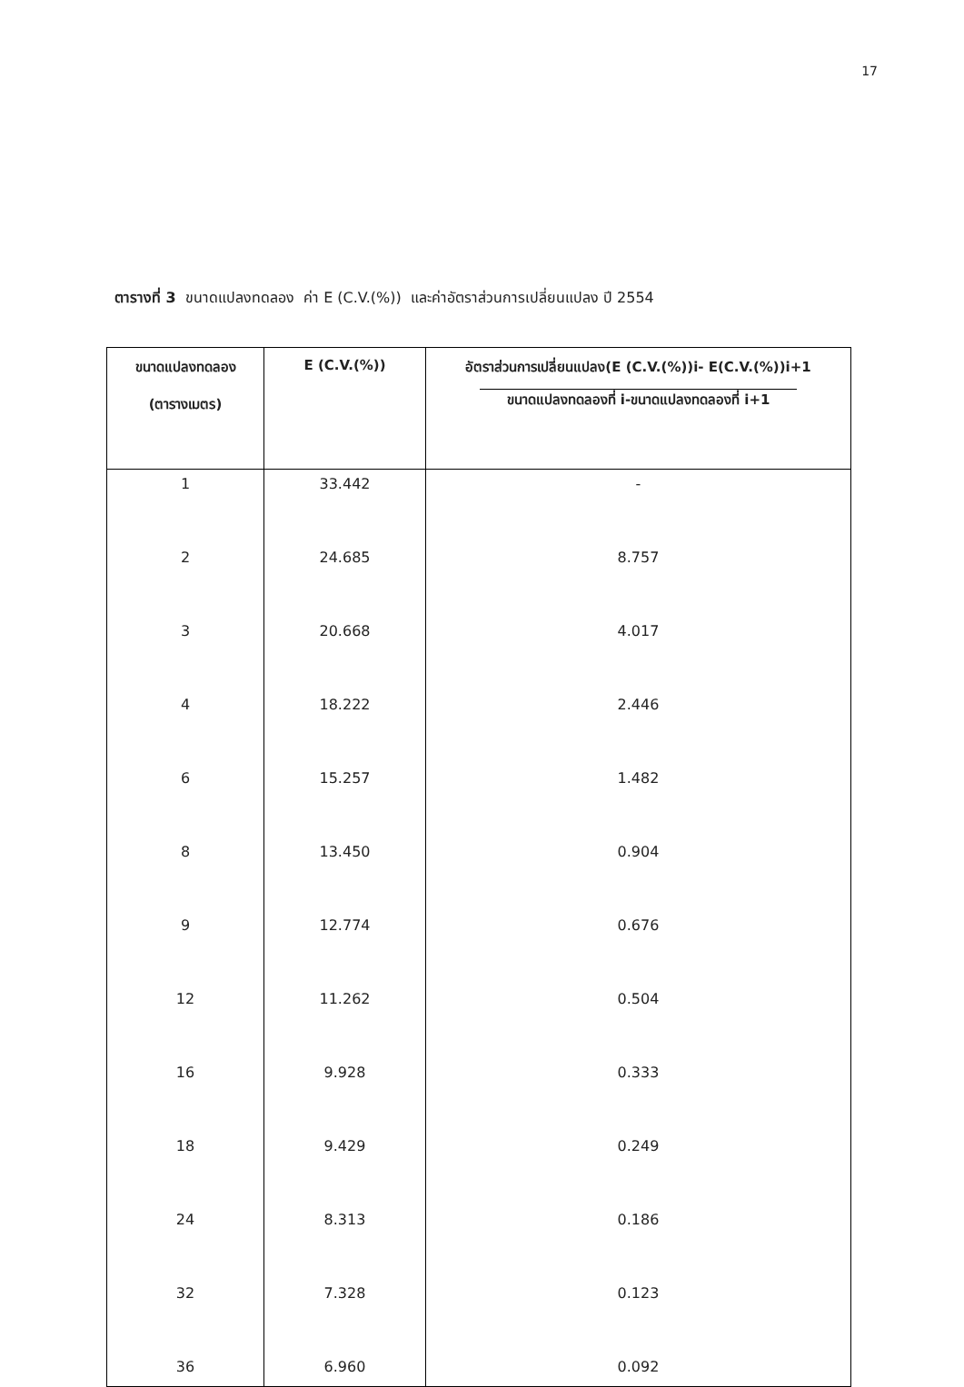17
ตารางที่ 3 ขนาดแปลงทดลอง ค่า E (C.V.(%)) และค่าอัตราส่วนการเปลี่ยนแปลง ปี 2554
| ขนาดแปลงทดลอง (ตารางเมตร) | E (C.V.(%)) | อัตราส่วนการเปลี่ยนแปลง(E (C.V.(%))i- E(C.V.(%))i+1 ขนาดแปลงทดลองที่ i-ขนาดแปลงทดลองที่ i+1 |
| --- | --- | --- |
| 1 | 33.442 | - |
| 2 | 24.685 | 8.757 |
| 3 | 20.668 | 4.017 |
| 4 | 18.222 | 2.446 |
| 6 | 15.257 | 1.482 |
| 8 | 13.450 | 0.904 |
| 9 | 12.774 | 0.676 |
| 12 | 11.262 | 0.504 |
| 16 | 9.928 | 0.333 |
| 18 | 9.429 | 0.249 |
| 24 | 8.313 | 0.186 |
| 32 | 7.328 | 0.123 |
| 36 | 6.960 | 0.092 |